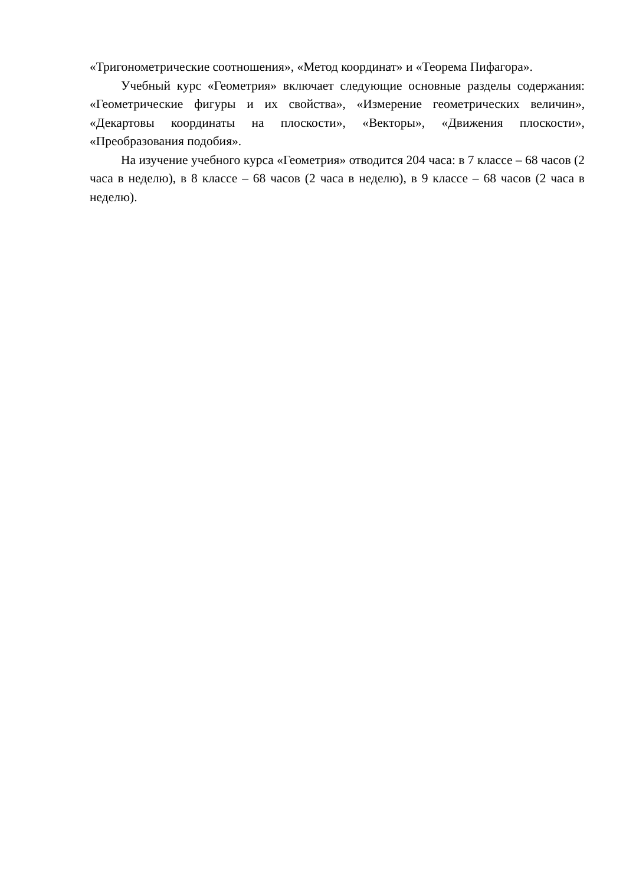«Тригонометрические соотношения», «Метод координат» и «Теорема Пифагора».
Учебный курс «Геометрия» включает следующие основные разделы содержания: «Геометрические фигуры и их свойства», «Измерение геометрических величин», «Декартовы координаты на плоскости», «Векторы», «Движения плоскости», «Преобразования подобия».
На изучение учебного курса «Геометрия» отводится 204 часа: в 7 классе – 68 часов (2 часа в неделю), в 8 классе – 68 часов (2 часа в неделю), в 9 классе – 68 часов (2 часа в неделю).